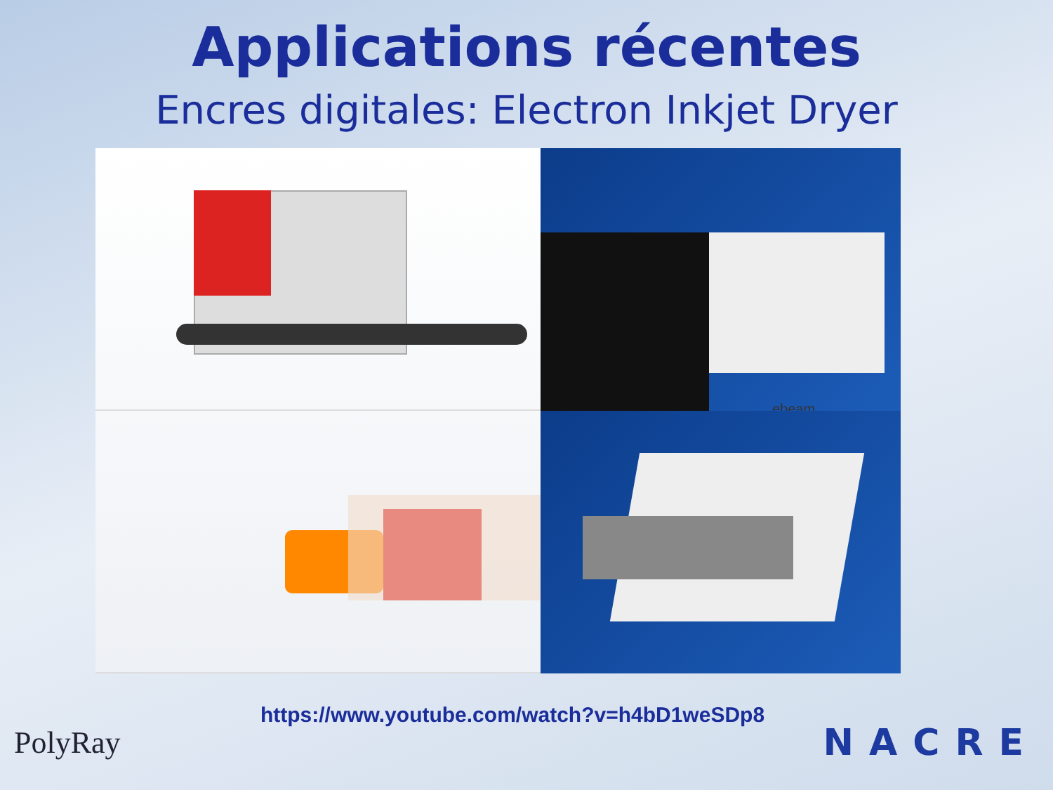Applications récentes
Encres digitales: Electron Inkjet Dryer
ebeam
https://www.youtube.com/watch?v=h4bD1weSDp8
PolyRay
NACRE